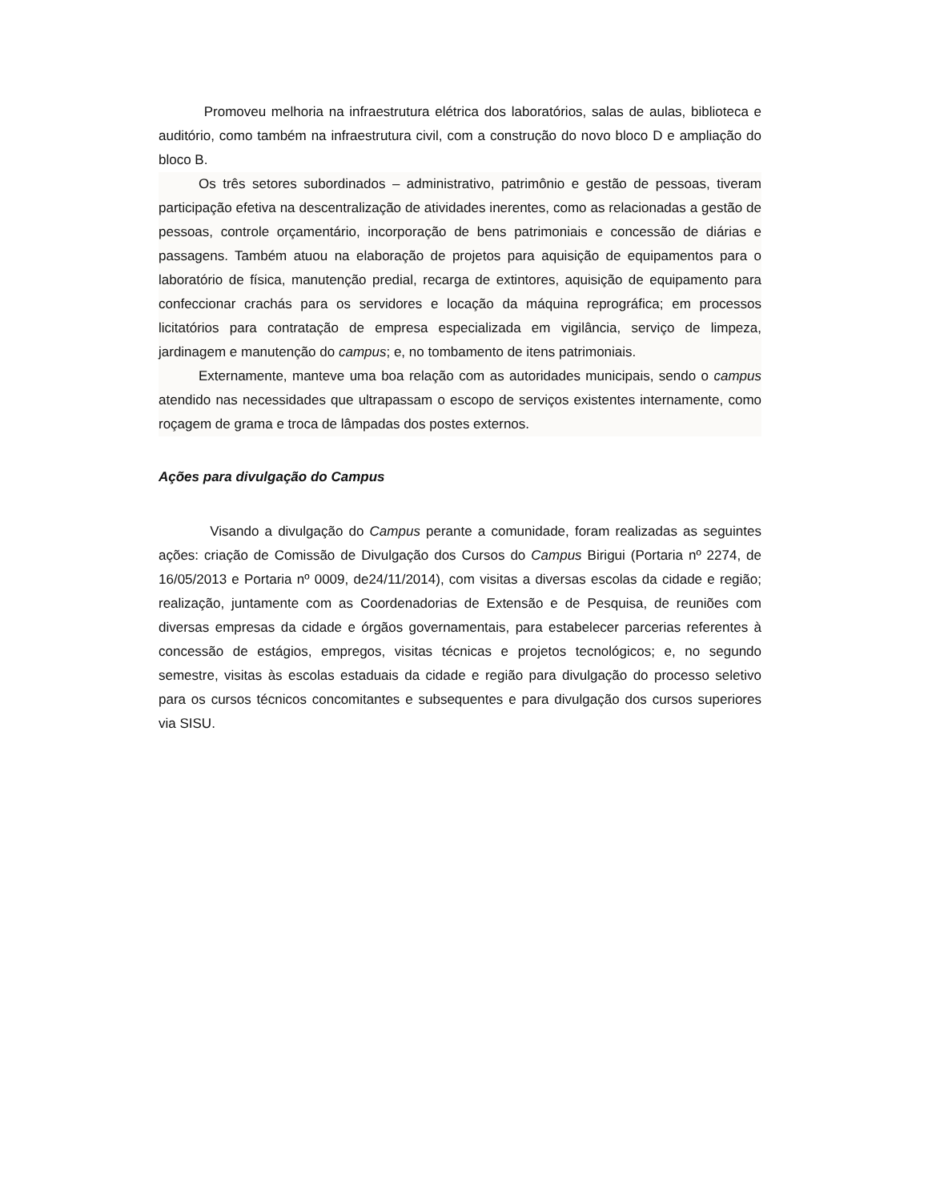Promoveu melhoria na infraestrutura elétrica dos laboratórios, salas de aulas, biblioteca e auditório, como também na infraestrutura civil, com a construção do novo bloco D e ampliação do bloco B.
Os três setores subordinados – administrativo, patrimônio e gestão de pessoas, tiveram participação efetiva na descentralização de atividades inerentes, como as relacionadas a gestão de pessoas, controle orçamentário, incorporação de bens patrimoniais e concessão de diárias e passagens. Também atuou na elaboração de projetos para aquisição de equipamentos para o laboratório de física, manutenção predial, recarga de extintores, aquisição de equipamento para confeccionar crachás para os servidores e locação da máquina reprográfica; em processos licitatórios para contratação de empresa especializada em vigilância, serviço de limpeza, jardinagem e manutenção do campus; e, no tombamento de itens patrimoniais.
Externamente, manteve uma boa relação com as autoridades municipais, sendo o campus atendido nas necessidades que ultrapassam o escopo de serviços existentes internamente, como roçagem de grama e troca de lâmpadas dos postes externos.
Ações para divulgação do Campus
Visando a divulgação do Campus perante a comunidade, foram realizadas as seguintes ações: criação de Comissão de Divulgação dos Cursos do Campus Birigui (Portaria nº 2274, de 16/05/2013 e Portaria nº 0009, de24/11/2014), com visitas a diversas escolas da cidade e região; realização, juntamente com as Coordenadorias de Extensão e de Pesquisa, de reuniões com diversas empresas da cidade e órgãos governamentais, para estabelecer parcerias referentes à concessão de estágios, empregos, visitas técnicas e projetos tecnológicos; e, no segundo semestre, visitas às escolas estaduais da cidade e região para divulgação do processo seletivo para os cursos técnicos concomitantes e subsequentes e para divulgação dos cursos superiores via SISU.